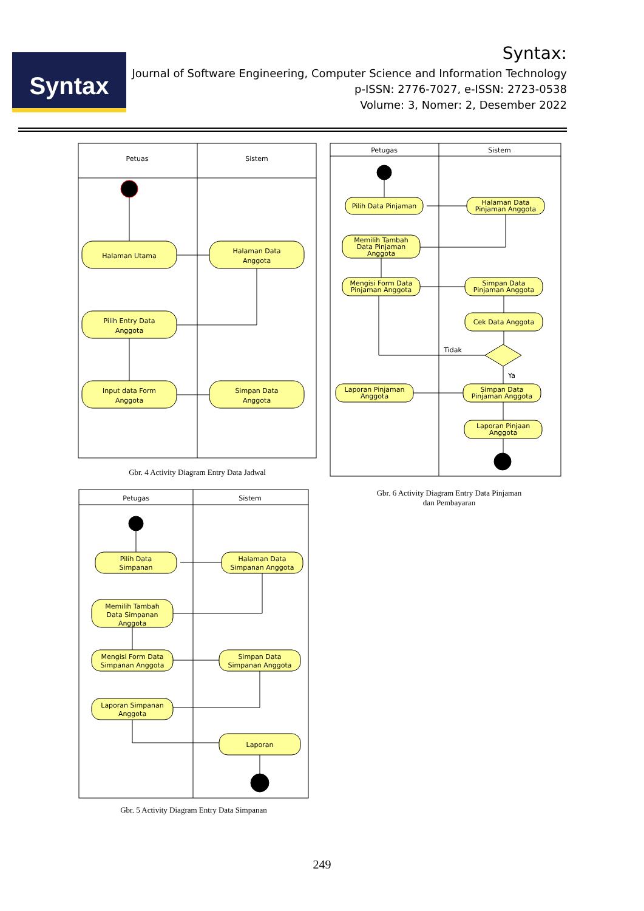Syntax
Syntax:
Journal of Software Engineering, Computer Science and Information Technology
p-ISSN: 2776-7027, e-ISSN: 2723-0538
Volume: 3, Nomer: 2, Desember 2022
Petuas
Sistem
Halaman Utama
Halaman Data
Anggota
Pilih Entry Data
Anggota
Input data Form
Anggota
Simpan Data
Anggota
Gbr. 4 Activity Diagram Entry Data Jadwal
Petugas
Sistem
Pilih Data Pinjaman
Halaman Data
Pinjaman Anggota
Memilih Tambah
Data Pinjaman
Anggota
Mengisi Form Data
Pinjaman Anggota
Simpan Data
Pinjaman Anggota
Cek Data Anggota
Tidak
Ya
Laporan Pinjaman
Anggota
Simpan Data
Pinjaman Anggota
Laporan Pinjaan
Anggota
Gbr. 6 Activity Diagram Entry Data Pinjaman dan Pembayaran
Petugas
Sistem
Pilih Data
Simpanan
Halaman Data
Simpanan Anggota
Memilih Tambah
Data Simpanan
Anggota
Mengisi Form Data
Simpanan Anggota
Simpan Data
Simpanan Anggota
Laporan Simpanan
Anggota
Laporan
Gbr. 5 Activity Diagram Entry Data Simpanan
249